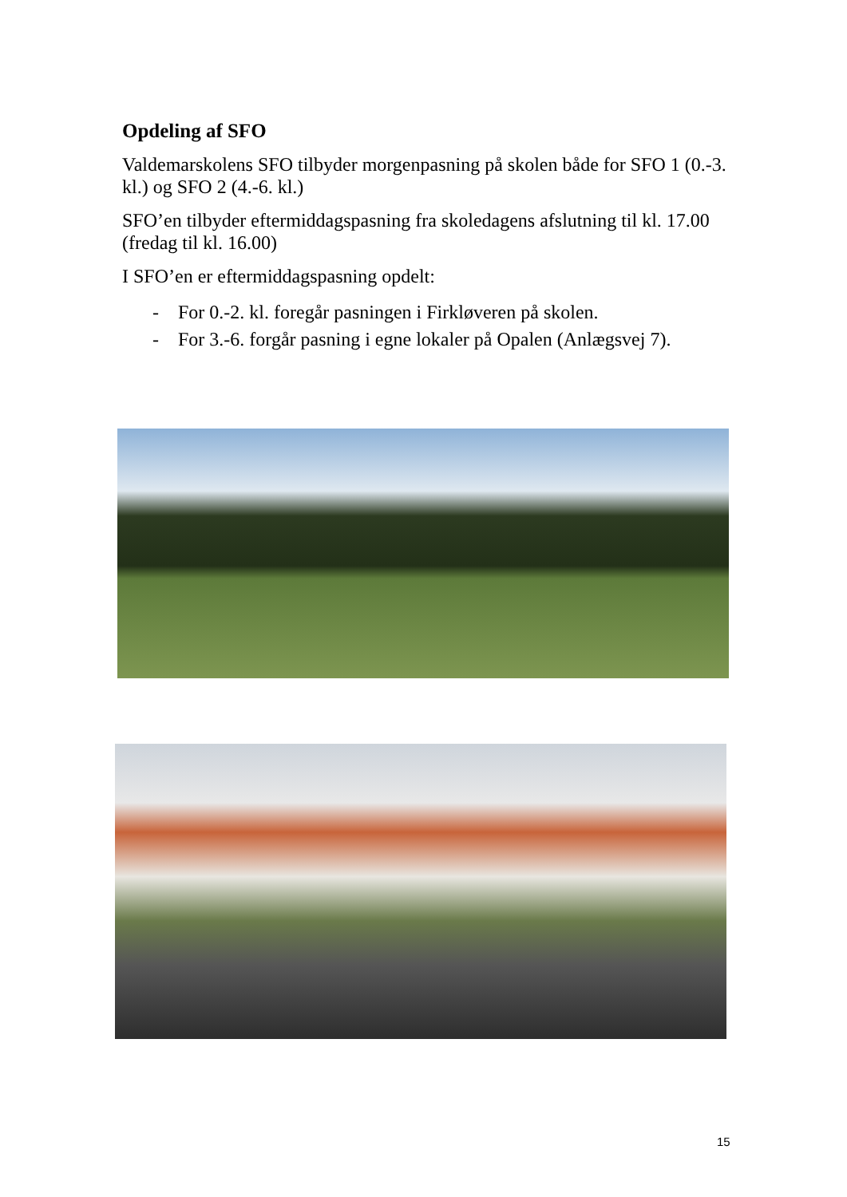Opdeling af SFO
Valdemarskolens SFO tilbyder morgenpasning på skolen både for SFO 1 (0.-3. kl.) og SFO 2 (4.-6. kl.)
SFO’en tilbyder eftermiddagspasning fra skoledagens afslutning til kl. 17.00 (fredag til kl. 16.00)
I SFO’en er eftermiddagspasning opdelt:
- For 0.-2. kl. foregår pasningen i Firkløveren på skolen.
- For 3.-6. forgår pasning i egne lokaler på Opalen (Anlægsvej 7).
15